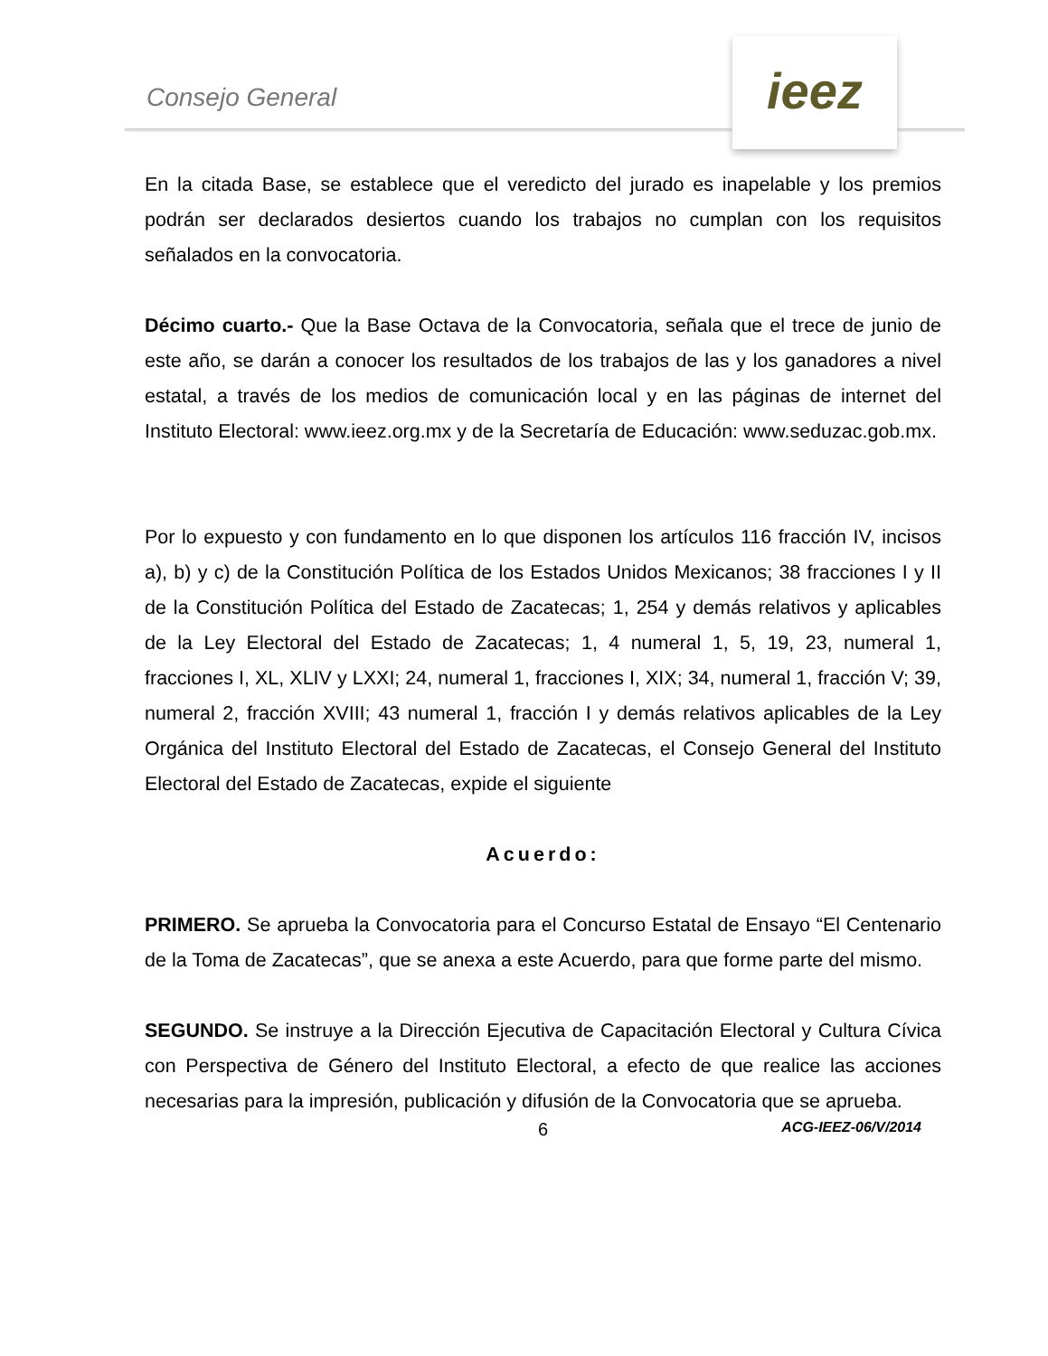Consejo General
ieez
En la citada Base, se establece que el veredicto del jurado es inapelable y los premios podrán ser declarados desiertos cuando los trabajos no cumplan con los requisitos señalados en la convocatoria.
Décimo cuarto.- Que la Base Octava de la Convocatoria, señala que el trece de junio de este año, se darán a conocer los resultados de los trabajos de las y los ganadores a nivel estatal, a través de los medios de comunicación local y en las páginas de internet del Instituto Electoral: www.ieez.org.mx y de la Secretaría de Educación: www.seduzac.gob.mx.
Por lo expuesto y con fundamento en lo que disponen los artículos 116 fracción IV, incisos a), b) y c) de la Constitución Política de los Estados Unidos Mexicanos; 38 fracciones I y II de la Constitución Política del Estado de Zacatecas; 1, 254 y demás relativos y aplicables de la Ley Electoral del Estado de Zacatecas; 1, 4 numeral 1, 5, 19, 23, numeral 1, fracciones I, XL, XLIV y LXXI; 24, numeral 1, fracciones I, XIX; 34, numeral 1, fracción V; 39, numeral 2, fracción XVIII; 43 numeral 1, fracción I y demás relativos aplicables de la Ley Orgánica del Instituto Electoral del Estado de Zacatecas, el Consejo General del Instituto Electoral del Estado de Zacatecas, expide el siguiente
Acuerdo:
PRIMERO. Se aprueba la Convocatoria para el Concurso Estatal de Ensayo “El Centenario de la Toma de Zacatecas”, que se anexa a este Acuerdo, para que forme parte del mismo.
SEGUNDO. Se instruye a la Dirección Ejecutiva de Capacitación Electoral y Cultura Cívica con Perspectiva de Género del Instituto Electoral, a efecto de que realice las acciones necesarias para la impresión, publicación y difusión de la Convocatoria que se aprueba.
6 ACG-IEEZ-06/V/2014